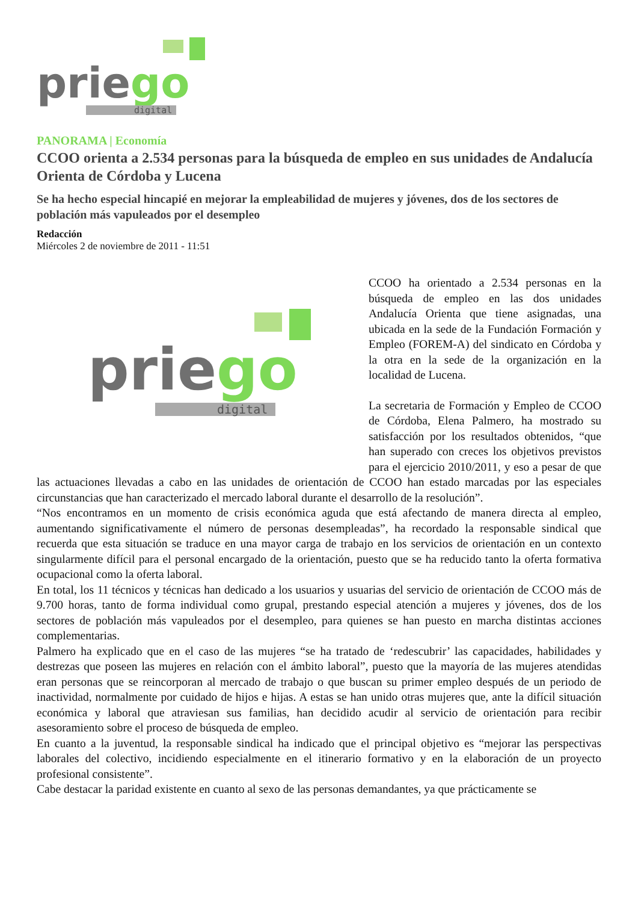priego
digital
PANORAMA | Economía
CCOO orienta a 2.534 personas para la búsqueda de empleo en sus unidades de Andalucía Orienta de Córdoba y Lucena
Se ha hecho especial hincapié en mejorar la empleabilidad de mujeres y jóvenes, dos de los sectores de población más vapuleados por el desempleo
Redacción
Miércoles 2 de noviembre de 2011 - 11:51
priego
digital
CCOO ha orientado a 2.534 personas en la búsqueda de empleo en las dos unidades Andalucía Orienta que tiene asignadas, una ubicada en la sede de la Fundación Formación y Empleo (FOREM-A) del sindicato en Córdoba y la otra en la sede de la organización en la localidad de Lucena.
La secretaria de Formación y Empleo de CCOO de Córdoba, Elena Palmero, ha mostrado su satisfacción por los resultados obtenidos, “que han superado con creces los objetivos previstos para el ejercicio 2010/2011, y eso a pesar de que las actuaciones llevadas a cabo en las unidades de orientación de CCOO han estado marcadas por las especiales circunstancias que han caracterizado el mercado laboral durante el desarrollo de la resolución”.
“Nos encontramos en un momento de crisis económica aguda que está afectando de manera directa al empleo, aumentando significativamente el número de personas desempleadas”, ha recordado la responsable sindical que recuerda que esta situación se traduce en una mayor carga de trabajo en los servicios de orientación en un contexto singularmente difícil para el personal encargado de la orientación, puesto que se ha reducido tanto la oferta formativa ocupacional como la oferta laboral.
En total, los 11 técnicos y técnicas han dedicado a los usuarios y usuarias del servicio de orientación de CCOO más de 9.700 horas, tanto de forma individual como grupal, prestando especial atención a mujeres y jóvenes, dos de los sectores de población más vapuleados por el desempleo, para quienes se han puesto en marcha distintas acciones complementarias.
Palmero ha explicado que en el caso de las mujeres “se ha tratado de ‘redescubrir’ las capacidades, habilidades y destrezas que poseen las mujeres en relación con el ámbito laboral”, puesto que la mayoría de las mujeres atendidas eran personas que se reincorporan al mercado de trabajo o que buscan su primer empleo después de un periodo de inactividad, normalmente por cuidado de hijos e hijas. A estas se han unido otras mujeres que, ante la difícil situación económica y laboral que atraviesan sus familias, han decidido acudir al servicio de orientación para recibir asesoramiento sobre el proceso de búsqueda de empleo.
En cuanto a la juventud, la responsable sindical ha indicado que el principal objetivo es “mejorar las perspectivas laborales del colectivo, incidiendo especialmente en el itinerario formativo y en la elaboración de un proyecto profesional consistente”.
Cabe destacar la paridad existente en cuanto al sexo de las personas demandantes, ya que prácticamente se